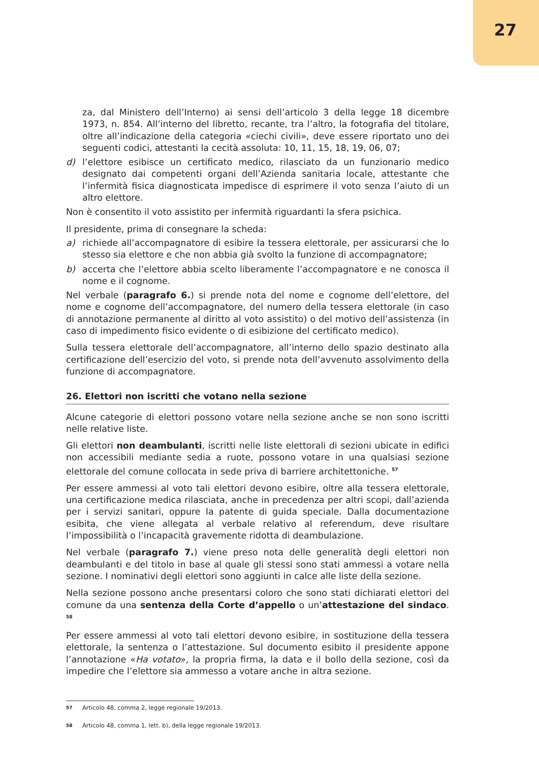27
za, dal Ministero dell’Interno) ai sensi dell’articolo 3 della legge 18 dicembre 1973, n. 854. All’interno del libretto, recante, tra l’altro, la fotografia del titolare, oltre all’indicazione della categoria «ciechi civili», deve essere riportato uno dei seguenti codici, attestanti la cecità assoluta: 10, 11, 15, 18, 19, 06, 07;
d) l’elettore esibisce un certificato medico, rilasciato da un funzionario medico designato dai competenti organi dell’Azienda sanitaria locale, attestante che l’infermità fisica diagnosticata impedisce di esprimere il voto senza l’aiuto di un altro elettore.
Non è consentito il voto assistito per infermità riguardanti la sfera psichica.
Il presidente, prima di consegnare la scheda:
a) richiede all’accompagnatore di esibire la tessera elettorale, per assicurarsi che lo stesso sia elettore e che non abbia già svolto la funzione di accompagnatore;
b) accerta che l’elettore abbia scelto liberamente l’accompagnatore e ne conosca il nome e il cognome.
Nel verbale (paragrafo 6.) si prende nota del nome e cognome dell’elettore, del nome e cognome dell’accompagnatore, del numero della tessera elettorale (in caso di annotazione permanente al diritto al voto assistito) o del motivo dell’assistenza (in caso di impedimento fisico evidente o di esibizione del certificato medico).
Sulla tessera elettorale dell’accompagnatore, all’interno dello spazio destinato alla certificazione dell’esercizio del voto, si prende nota dell’avvenuto assolvimento della funzione di accompagnatore.
26. Elettori non iscritti che votano nella sezione
Alcune categorie di elettori possono votare nella sezione anche se non sono iscritti nelle relative liste.
Gli elettori non deambulanti, iscritti nelle liste elettorali di sezioni ubicate in edifici non accessibili mediante sedia a ruote, possono votare in una qualsiasi sezione elettorale del comune collocata in sede priva di barriere architettoniche. <sup>57</sup>
Per essere ammessi al voto tali elettori devono esibire, oltre alla tessera elettorale, una certificazione medica rilasciata, anche in precedenza per altri scopi, dall’azienda per i servizi sanitari, oppure la patente di guida speciale. Dalla documentazione esibita, che viene allegata al verbale relativo al referendum, deve risultare l’impossibilità o l’incapacità gravemente ridotta di deambulazione.
Nel verbale (paragrafo 7.) viene preso nota delle generalità degli elettori non deambulanti e del titolo in base al quale gli stessi sono stati ammessi a votare nella sezione. I nominativi degli elettori sono aggiunti in calce alle liste della sezione.
Nella sezione possono anche presentarsi coloro che sono stati dichiarati elettori del comune da una sentenza della Corte d’appello o un’attestazione del sindaco. <sup>58</sup>
Per essere ammessi al voto tali elettori devono esibire, in sostituzione della tessera elettorale, la sentenza o l’attestazione. Sul documento esibito il presidente appone l’annotazione «Ha votato», la propria firma, la data e il bollo della sezione, così da impedire che l’elettore sia ammesso a votare anche in altra sezione.
57 Articolo 48, comma 2, legge regionale 19/2013.
58 Articolo 48, comma 1, lett. b), della legge regionale 19/2013.